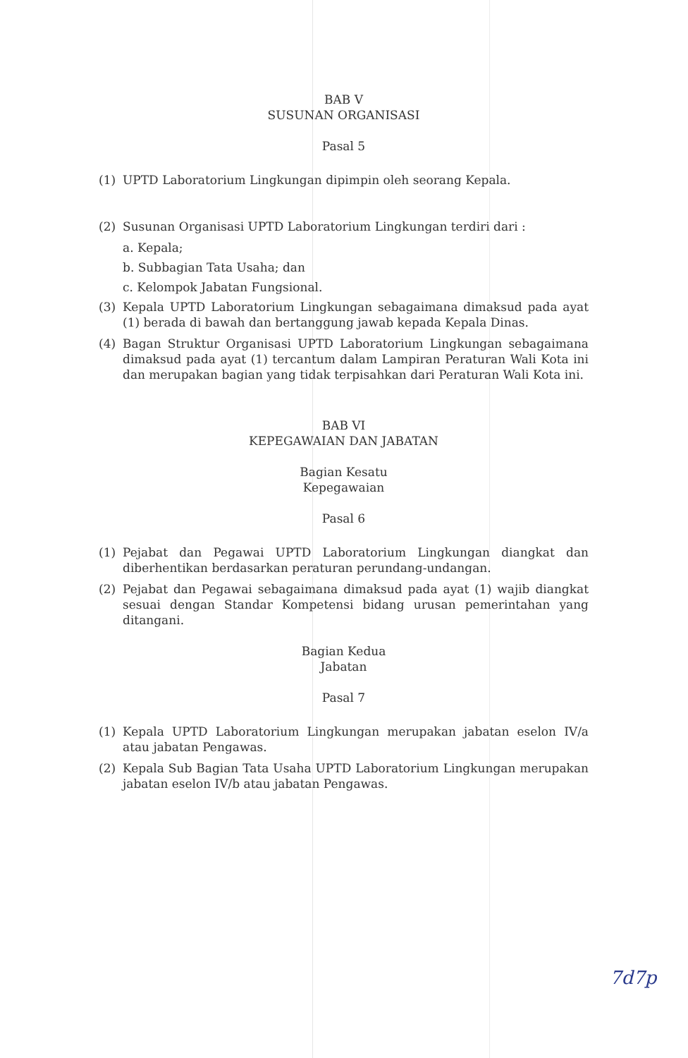BAB V
SUSUNAN ORGANISASI
Pasal 5
(1) UPTD Laboratorium Lingkungan dipimpin oleh seorang Kepala.
(2) Susunan Organisasi UPTD Laboratorium Lingkungan terdiri dari :
a. Kepala;
b. Subbagian Tata Usaha; dan
c. Kelompok Jabatan Fungsional.
(3) Kepala UPTD Laboratorium Lingkungan sebagaimana dimaksud pada ayat (1) berada di bawah dan bertanggung jawab kepada Kepala Dinas.
(4) Bagan Struktur Organisasi UPTD Laboratorium Lingkungan sebagaimana dimaksud pada ayat (1) tercantum dalam Lampiran Peraturan Wali Kota ini dan merupakan bagian yang tidak terpisahkan dari Peraturan Wali Kota ini.
BAB VI
KEPEGAWAIAN DAN JABATAN
Bagian Kesatu
Kepegawaian
Pasal 6
(1) Pejabat dan Pegawai UPTD Laboratorium Lingkungan diangkat dan diberhentikan berdasarkan peraturan perundang-undangan.
(2) Pejabat dan Pegawai sebagaimana dimaksud pada ayat (1) wajib diangkat sesuai dengan Standar Kompetensi bidang urusan pemerintahan yang ditangani.
Bagian Kedua
Jabatan
Pasal 7
(1) Kepala UPTD Laboratorium Lingkungan merupakan jabatan eselon IV/a atau jabatan Pengawas.
(2) Kepala Sub Bagian Tata Usaha UPTD Laboratorium Lingkungan merupakan jabatan eselon IV/b atau jabatan Pengawas.
7d7p